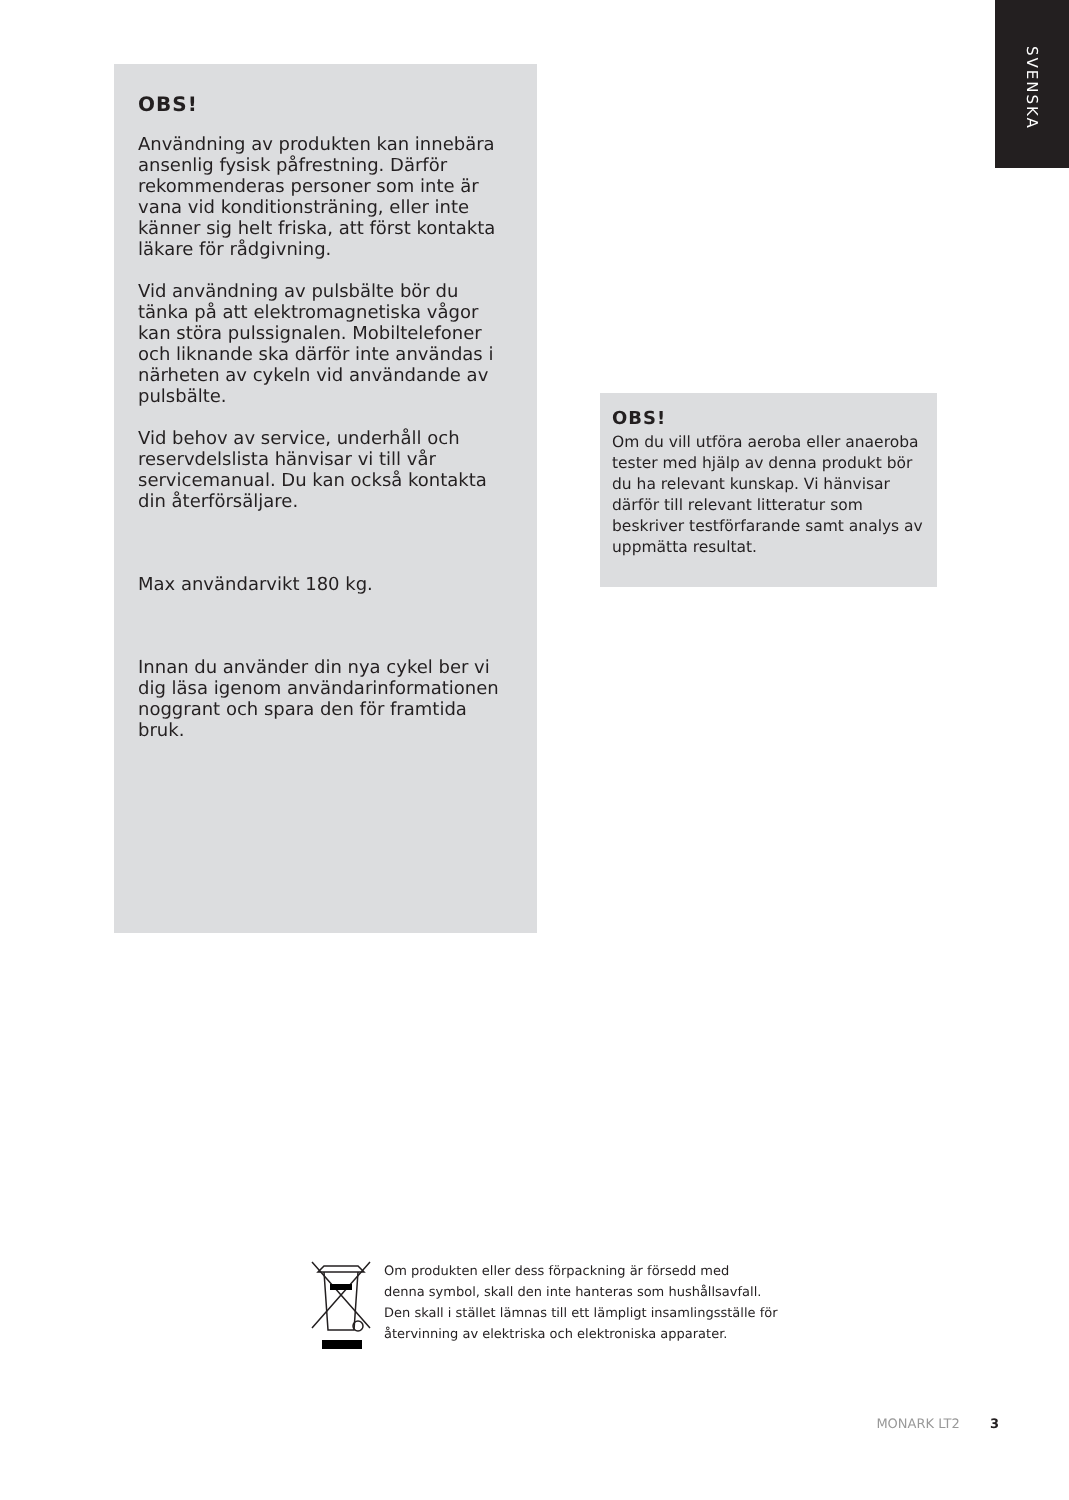SVENSKA
OBS!
Användning av produkten kan innebära ansenlig fysisk påfrestning. Därför rekommenderas personer som inte är vana vid konditionsträning, eller inte känner sig helt friska, att först kontakta läkare för rådgivning.
Vid användning av pulsbälte bör du tänka på att elektromagnetiska vågor kan störa pulssignalen. Mobiltelefoner och liknande ska därför inte användas i närheten av cykeln vid användande av pulsbälte.
Vid behov av service, underhåll och reservdelslista hänvisar vi till vår servicemanual. Du kan också kontakta din återförsäljare.
Max användarvikt 180 kg.
Innan du använder din nya cykel ber vi dig läsa igenom användarinformationen noggrant och spara den för framtida bruk.
OBS!
Om du vill utföra aeroba eller anaeroba tester med hjälp av denna produkt bör du ha relevant kunskap. Vi hänvisar därför till relevant litteratur som beskriver testförfarande samt analys av uppmätta resultat.
Om produkten eller dess förpackning är försedd med
denna symbol, skall den inte hanteras som hushållsavfall.
Den skall i stället lämnas till ett lämpligt insamlingsställe för
återvinning av elektriska och elektroniska apparater.
MONARK LT2 3